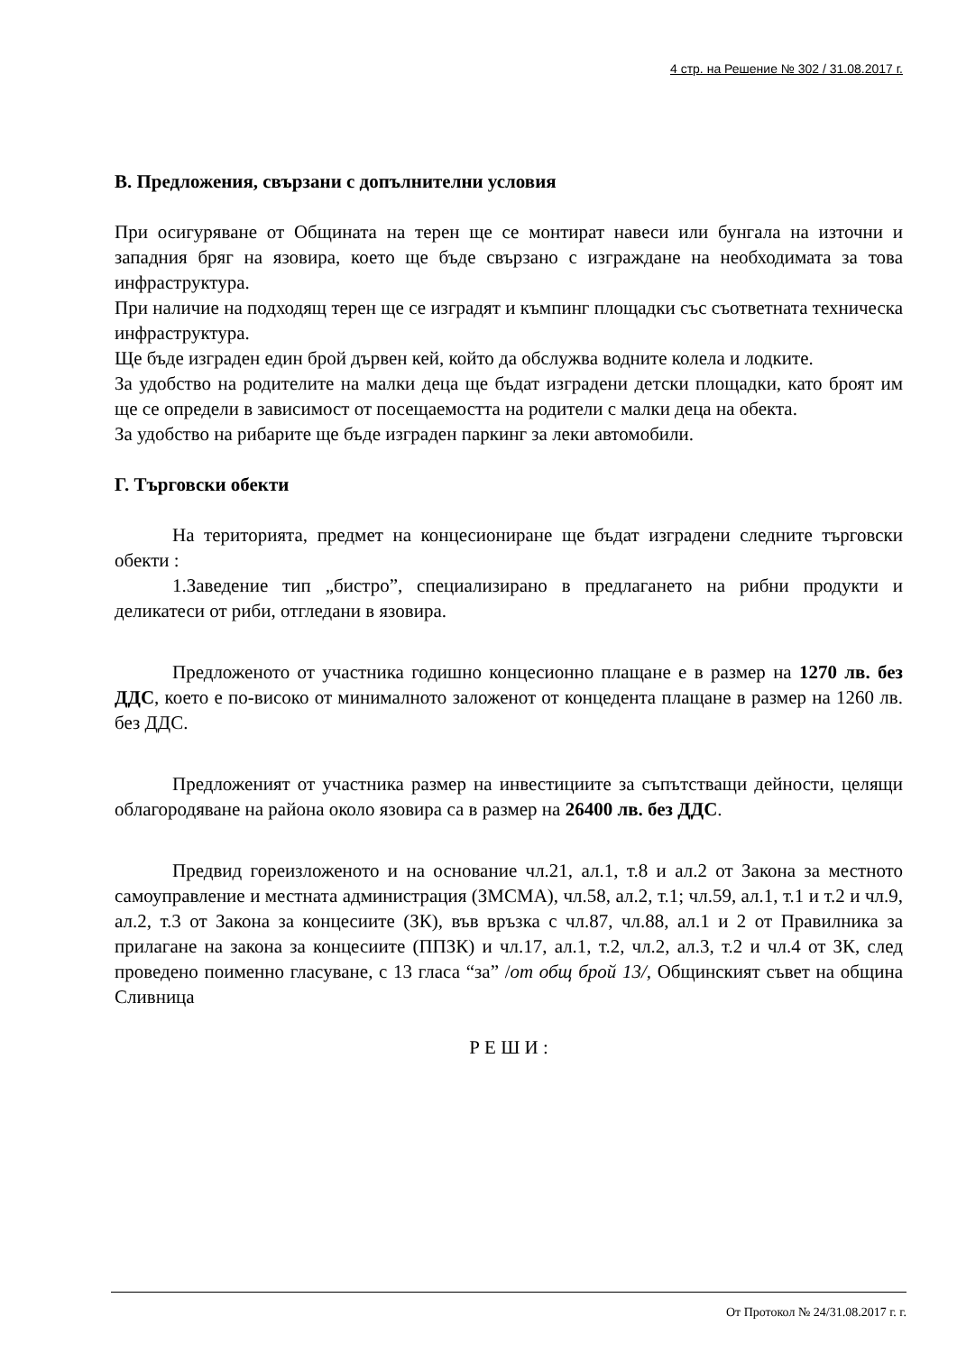4 стр. на Решение № 302 / 31.08.2017 г.
В. Предложения, свързани с допълнителни условия
При осигуряване от Общината на терен ще се монтират навеси или бунгала на източни и западния бряг на язовира, което ще бъде свързано с изграждане на необходимата за това инфраструктура.
При наличие на подходящ терен ще се изградят и къмпинг площадки със съответната техническа инфраструктура.
Ще бъде изграден един брой дървен кей, който да обслужва водните колела и лодките.
За удобство на родителите на малки деца ще бъдат изградени детски площадки, като броят им ще се определи в зависимост от посещаемостта на родители с малки деца на обекта.
За удобство на рибарите ще бъде изграден паркинг за леки автомобили.
Г. Търговски обекти
На територията, предмет на концесиониране ще бъдат изградени следните търговски обекти :
1.Заведение тип „бистро”, специализирано в предлагането на рибни продукти и деликатеси от риби, отгледани в язовира.
Предложеното от участника годишно концесионно плащане е в размер на 1270 лв. без ДДС, което е по-високо от минималното заложенот от концедента плащане в размер на 1260 лв. без ДДС.
Предложеният от участника размер на инвестициите за съпътстващи дейности, целящи облагородяване на района около язовира са в размер на 26400 лв. без ДДС.
Предвид гореизложеното и на основание чл.21, ал.1, т.8 и ал.2 от Закона за местното самоуправление и местната администрация (ЗМСМА), чл.58, ал.2, т.1; чл.59, ал.1, т.1 и т.2 и чл.9, ал.2, т.3 от Закона за концесиите (ЗК), във връзка с чл.87, чл.88, ал.1 и 2 от Правилника за прилагане на закона за концесиите (ППЗК) и чл.17, ал.1, т.2, чл.2, ал.3, т.2 и чл.4 от ЗК, след проведено поименно гласуване, с 13 гласа “за” /от общ брой 13/, Общинският съвет на община Сливница
Р Е Ш И :
От Протокол № 24/31.08.2017 г. г.